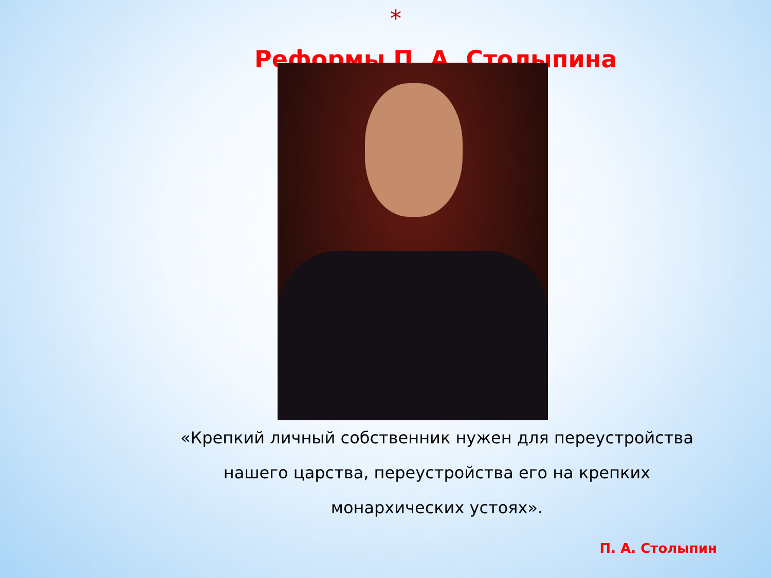*
Реформы П. А. Столыпина
«Крепкий личный собственник нужен для переустройства нашего царства, переустройства его на крепких монархических устоях».
П. А. Столыпин